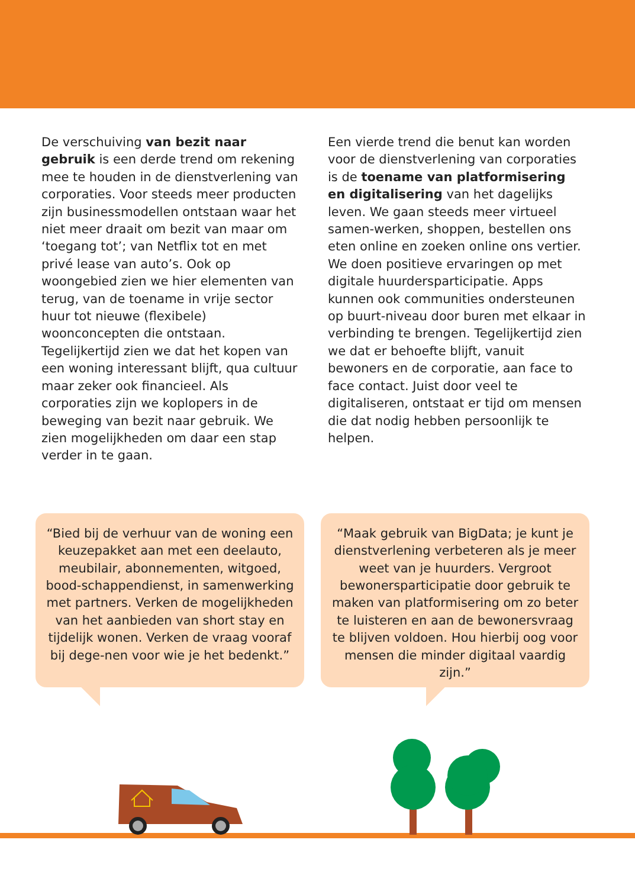De verschuiving van bezit naar gebruik is een derde trend om rekening mee te houden in de dienstverlening van corporaties. Voor steeds meer producten zijn businessmodellen ontstaan waar het niet meer draait om bezit van maar om ‘toegang tot’; van Netflix tot en met privé lease van auto’s. Ook op woongebied zien we hier elementen van terug, van de toename in vrije sector huur tot nieuwe (flexibele) woonconcepten die ontstaan. Tegelijkertijd zien we dat het kopen van een woning interessant blijft, qua cultuur maar zeker ook financieel. Als corporaties zijn we koplopers in de beweging van bezit naar gebruik. We zien mogelijkheden om daar een stap verder in te gaan.
Een vierde trend die benut kan worden voor de dienstverlening van corporaties is de toename van platformisering en digitalisering van het dagelijks leven. We gaan steeds meer virtueel samen-werken, shoppen, bestellen ons eten online en zoeken online ons vertier. We doen positieve ervaringen op met digitale huurdersparticipatie. Apps kunnen ook communities ondersteunen op buurt-niveau door buren met elkaar in verbinding te brengen. Tegelijkertijd zien we dat er behoefte blijft, vanuit bewoners en de corporatie, aan face to face contact. Juist door veel te digitaliseren, ontstaat er tijd om mensen die dat nodig hebben persoonlijk te helpen.
“Bied bij de verhuur van de woning een keuzepakket aan met een deelauto, meubilair, abonnementen, witgoed, bood-schappendienst, in samenwerking met partners. Verken de mogelijkheden van het aanbieden van short stay en tijdelijk wonen. Verken de vraag vooraf bij dege-nen voor wie je het bedenkt.”
“Maak gebruik van BigData; je kunt je dienstverlening verbeteren als je meer weet van je huurders. Vergroot bewonersparticipatie door gebruik te maken van platformisering om zo beter te luisteren en aan de bewonersvraag te blijven voldoen. Hou hierbij oog voor mensen die minder digitaal vaardig zijn.”